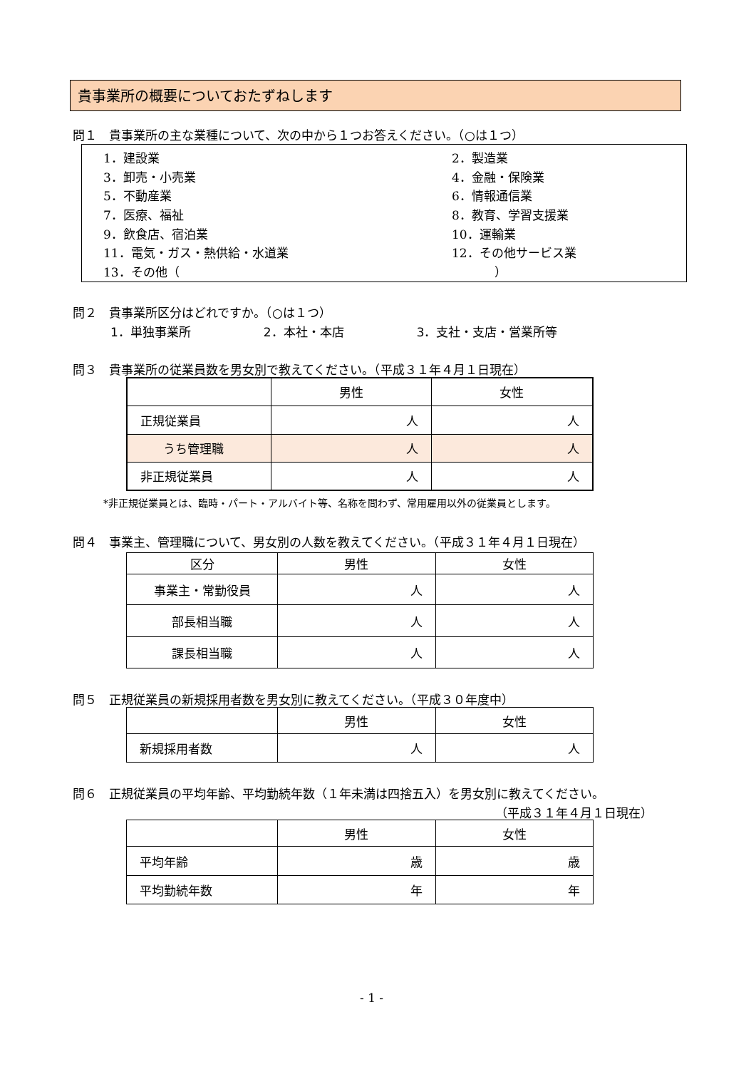貴事業所の概要についておたずねします
問１　貴事業所の主な業種について、次の中から１つお答えください。（○は１つ）
| 1．建設業 | 2．製造業 |
| 3．卸売・小売業 | 4．金融・保険業 |
| 5．不動産業 | 6．情報通信業 |
| 7．医療、福祉 | 8．教育、学習支援業 |
| 9．飲食店、宿泊業 | 10．運輸業 |
| 11．電気・ガス・熱供給・水道業 | 12．その他サービス業 |
| 13．その他（ ） | |
問２　貴事業所区分はどれですか。（○は１つ）
1．単独事業所　　　　　　2．本社・本店　　　　　　3．支社・支店・営業所等
問３　貴事業所の従業員数を男女別で教えてください。（平成３１年４月１日現在）
| | 男性 | 女性 |
| 正規従業員 | 人 | 人 |
| うち管理職 | 人 | 人 |
| 非正規従業員 | 人 | 人 |
*非正規従業員とは、臨時・パート・アルバイト等、名称を問わず、常用雇用以外の従業員とします。
問４　事業主、管理職について、男女別の人数を教えてください。（平成３１年４月１日現在）
| 区分 | 男性 | 女性 |
| 事業主・常勤役員 | 人 | 人 |
| 部長相当職 | 人 | 人 |
| 課長相当職 | 人 | 人 |
問５　正規従業員の新規採用者数を男女別に教えてください。（平成３０年度中）
| | 男性 | 女性 |
| 新規採用者数 | 人 | 人 |
問６　正規従業員の平均年齢、平均勤続年数（１年未満は四捨五入）を男女別に教えてください。
（平成３１年４月１日現在）
| | 男性 | 女性 |
| 平均年齢 | 歳 | 歳 |
| 平均勤続年数 | 年 | 年 |
- 1 -